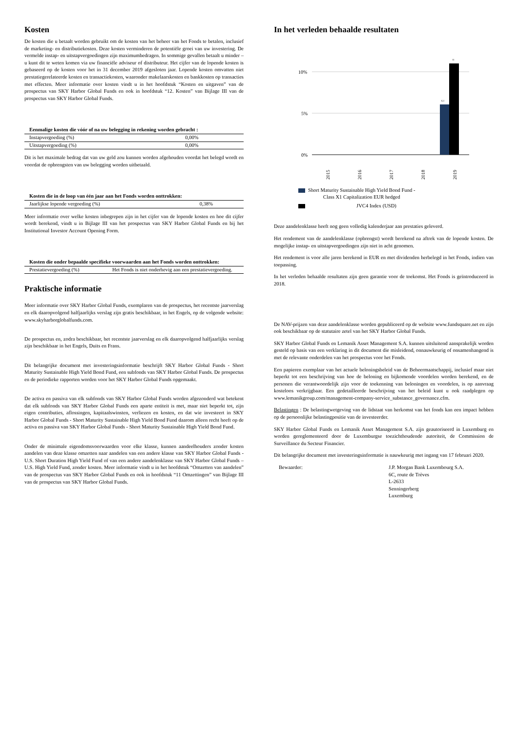Kosten
De kosten die u betaalt worden gebruikt om de kosten van het beheer van het Fonds te betalen, inclusief de marketing- en distributiekosten. Deze kosten verminderen de potentiële groei van uw investering. De vermelde instap- en uitstapvergoedingen zijn maximumbedragen. In sommige gevallen betaalt u minder – u kunt dit te weten komen via uw financiële adviseur of distributeur. Het cijfer van de lopende kosten is gebaseerd op de kosten voor het in 31 december 2019 afgesloten jaar. Lopende kosten omvatten niet prestatiegerelateerde kosten en transactiekosten, waaronder makelaarskosten en bankkosten op transacties met effecten. Meer informatie over kosten vindt u in het hoofdstuk “Kosten en uitgaven” van de prospectus van SKY Harbor Global Funds en ook in hoofdstuk “12. Kosten” van Bijlage III van de prospectus van SKY Harbor Global Funds.
| Eenmalige kosten die vóór of na uw belegging in rekening worden gebracht : | |
| --- | --- |
| Instapvergoeding (%) | 0,00% |
| Uitstapvergoeding (%) | 0,00% |
Dit is het maximale bedrag dat van uw geld zou kunnen worden afgehouden voordat het belegd wordt en voordat de opbrengsten van uw belegging worden uitbetaald.
| Kosten die in de loop van één jaar aan het Fonds worden onttrokken: | |
| --- | --- |
| Jaarlijkse lopende vergoeding (%) | 0,38% |
Meer informatie over welke kosten inbegrepen zijn in het cijfer van de lopende kosten en hoe dit cijfer wordt berekend, vindt u in Bijlage III van het prospectus van SKY Harbor Global Funds en bij het Institutional Investor Account Opening Form.
| Kosten die onder bepaalde specifieke voorwaarden aan het Fonds worden onttrokken: | |
| --- | --- |
| Prestatievergoeding (%) | Het Fonds is niet onderhevig aan een prestatievergoeding. |
Praktische informatie
Meer informatie over SKY Harbor Global Funds, exemplaren van de prospectus, het recentste jaarverslag en elk daaropvolgend halfjaarlijks verslag zijn gratis beschikbaar, in het Engels, op de volgende website: www.skyharborglobalfunds.com.
De prospectus en, zodra beschikbaar, het recentste jaarverslag en elk daaropvolgend halfjaarlijks verslag zijn beschikbaar in het Engels, Duits en Frans.
Dit belangrijke document met investeringsinformatie beschrijft SKY Harbor Global Funds - Short Maturity Sustainable High Yield Bond Fund, een subfonds van SKY Harbor Global Funds. De prospectus en de periodieke rapporten worden voor het SKY Harbor Global Funds opgemaakt.
De activa en passiva van elk subfonds van SKY Harbor Global Funds worden afgezonderd wat betekent dat elk subfonds van SKY Harbor Global Funds een aparte entiteit is met, maar niet beperkt tot, zijn eigen contributies, aflossingen, kapitaalswinsten, verliezen en kosten, en dat wie investeert in SKY Harbor Global Funds - Short Maturity Sustainable High Yield Bond Fund daarom alleen recht heeft op de activa en passiva van SKY Harbor Global Funds - Short Maturity Sustainable High Yield Bond Fund.
Onder de minimale eigendomsvoorwaarden voor elke klasse, kunnen aandeelhouders zonder kosten aandelen van deze klasse omzetten naar aandelen van een andere klasse van SKY Harbor Global Funds - U.S. Short Duration High Yield Fund of van een andere aandelenklasse van SKY Harbor Global Funds – U.S. High Yield Fund, zonder kosten. Meer informatie vindt u in het hoofdstuk “Omzetten van aandelen” van de prospectus van SKY Harbor Global Funds en ook in hoofdstuk “11 Omzettingen” van Bijlage III van de prospectus van SKY Harbor Global Funds.
In het verleden behaalde resultaten
10%
5%
0%
6,1
11
2015
2016
2017
2018
2019
Short Maturity Sustainable High Yield Bond Fund -
Class X1 Capitalization EUR hedged
JVC4 Index (USD)
Deze aandelenklasse heeft nog geen volledig kalenderjaar aan prestaties geleverd.
Het rendement van de aandelenklasse (opbrengst) wordt berekend na aftrek van de lopende kosten. De mogelijke instap- en uitstapvergoedingen zijn niet in acht genomen.
Het rendement is voor alle jaren berekend in EUR en met dividenden herbelegd in het Fonds, indien van toepassing.
In het verleden behaalde resultaten zijn geen garantie voor de toekomst. Het Fonds is geïntroduceerd in 2018.
De NAV-prijzen van deze aandelenklasse worden gepubliceerd op de website www.fundsquare.net en zijn ook beschikbaar op de statutaire zetel van het SKY Harbor Global Funds.
SKY Harbor Global Funds en Lemanik Asset Management S.A. kunnen uitsluitend aansprakelijk worden gesteld op basis van een verklaring in dit document die misleidend, onnauwkeurig of onsamenhangend is met de relevante onderdelen van het prospectus voor het Fonds.
Een papieren exemplaar van het actuele beloningsbeleid van de Beheermaatschappij, inclusief maar niet beperkt tot een beschrijving van hoe de beloning en bijkomende voordelen worden berekend, en de personen die verantwoordelijk zijn voor de toekenning van beloningen en voordelen, is op aanvraag kosteloos verkrijgbaar. Een gedetailleerde beschrijving van het beleid kunt u ook raadplegen op www.lemanikgroup.com/management-company-service_substance_governance.cfm.
Belastingen : De belastingwetgeving van de lidstaat van herkomst van het fonds kan een impact hebben op de persoonlijke belastingpositie van de investeerder.
SKY Harbor Global Funds en Lemanik Asset Management S.A. zijn geautoriseerd in Luxemburg en worden gereglementeerd door de Luxemburgse toezichthoudende autoriteit, de Commission de Surveillance du Secteur Financier.
Dit belangrijke document met investeringsinformatie is nauwkeurig met ingang van 17 februari 2020.
Bewaarder: J.P. Morgan Bank Luxembourg S.A.
6C, route de Trèves
L-2633
Senningerberg
Luxemburg